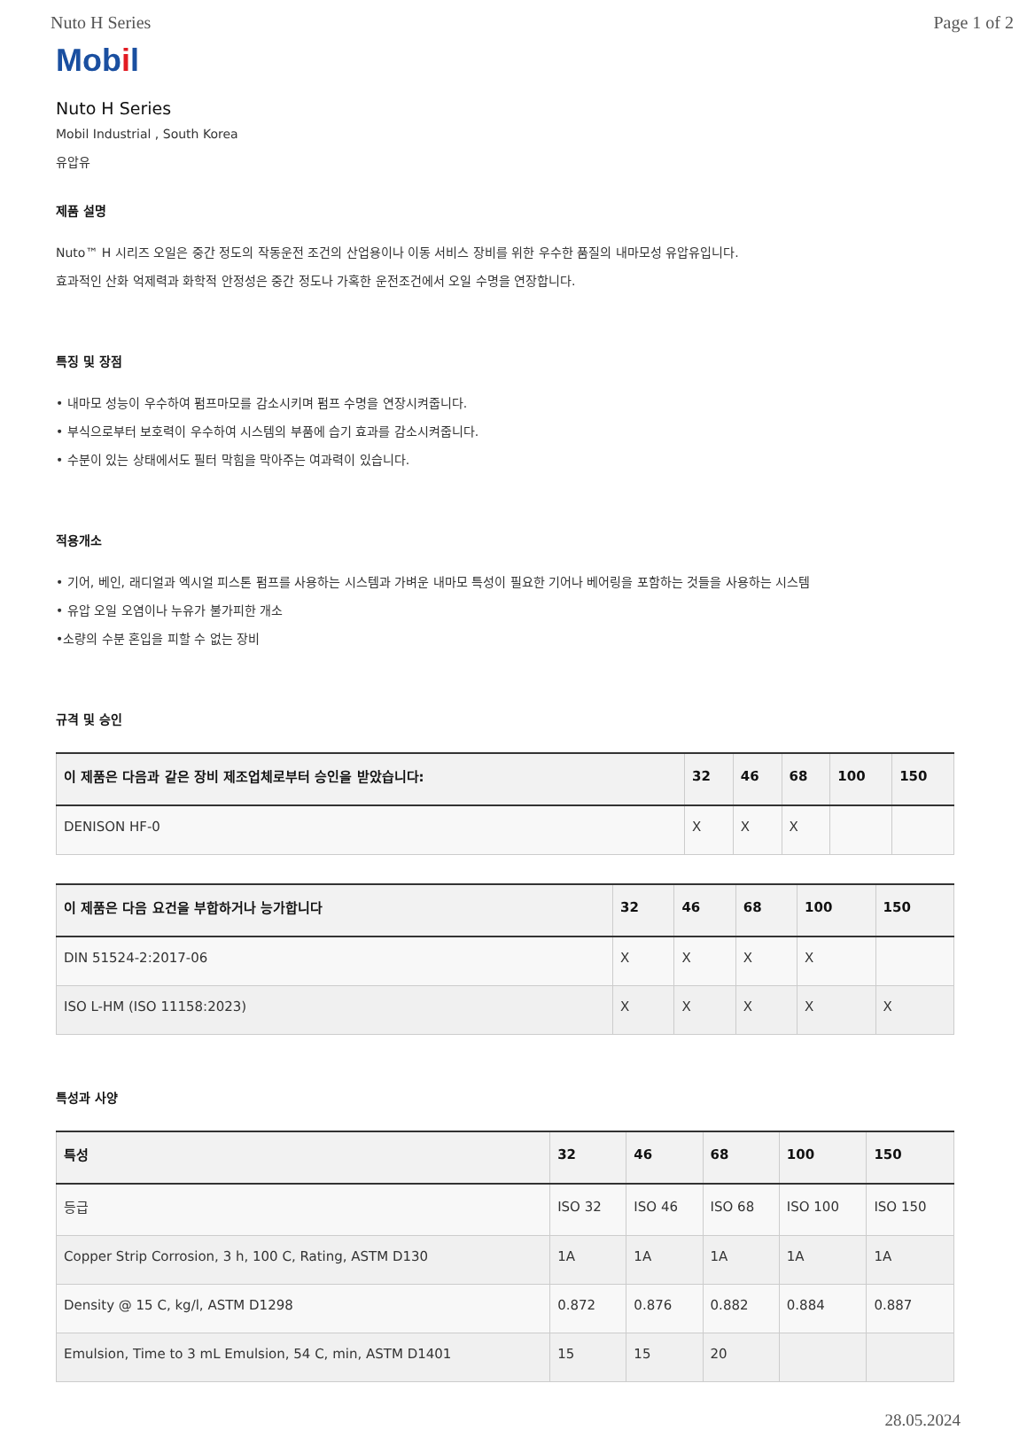Nuto H Series Page 1 of 2
Mobil
Nuto H Series
Mobil Industrial , South Korea
유압유
제품 설명
Nuto™ H 시리즈 오일은 중간 정도의 작동운전 조건의 산업용이나 이동 서비스 장비를 위한 우수한 품질의 내마모성 유압유입니다.
효과적인 산화 억제력과 화학적 안정성은 중간 정도나 가혹한 운전조건에서 오일 수명을 연장합니다.
특징 및 장점
• 내마모 성능이 우수하여 펌프마모를 감소시키며 펌프 수명을 연장시켜줍니다.
• 부식으로부터 보호력이 우수하여 시스템의 부품에 습기 효과를 감소시켜줍니다.
• 수분이 있는 상태에서도 필터 막힘을 막아주는 여과력이 있습니다.
적용개소
• 기어, 베인, 래디얼과 엑시얼 피스톤 펌프를 사용하는 시스템과 가벼운 내마모 특성이 필요한 기어나 베어링을 포함하는 것들을 사용하는 시스템
• 유압 오일 오염이나 누유가 불가피한 개소
•소량의 수분 혼입을 피할 수 없는 장비
규격 및 승인
| 이 제품은 다음과 같은 장비 제조업체로부터 승인을 받았습니다: | 32 | 46 | 68 | 100 | 150 |
| --- | --- | --- | --- | --- | --- |
| DENISON HF-0 | X | X | X | | |
| 이 제품은 다음 요건을 부합하거나 능가합니다 | 32 | 46 | 68 | 100 | 150 |
| --- | --- | --- | --- | --- | --- |
| DIN 51524-2:2017-06 | X | X | X | X | |
| ISO L-HM (ISO 11158:2023) | X | X | X | X | X |
특성과 사양
| 특성 | 32 | 46 | 68 | 100 | 150 |
| --- | --- | --- | --- | --- | --- |
| 등급 | ISO 32 | ISO 46 | ISO 68 | ISO 100 | ISO 150 |
| Copper Strip Corrosion, 3 h, 100 C, Rating, ASTM D130 | 1A | 1A | 1A | 1A | 1A |
| Density @ 15 C, kg/l, ASTM D1298 | 0.872 | 0.876 | 0.882 | 0.884 | 0.887 |
| Emulsion, Time to 3 mL Emulsion, 54 C, min, ASTM D1401 | 15 | 15 | 20 | | |
28.05.2024